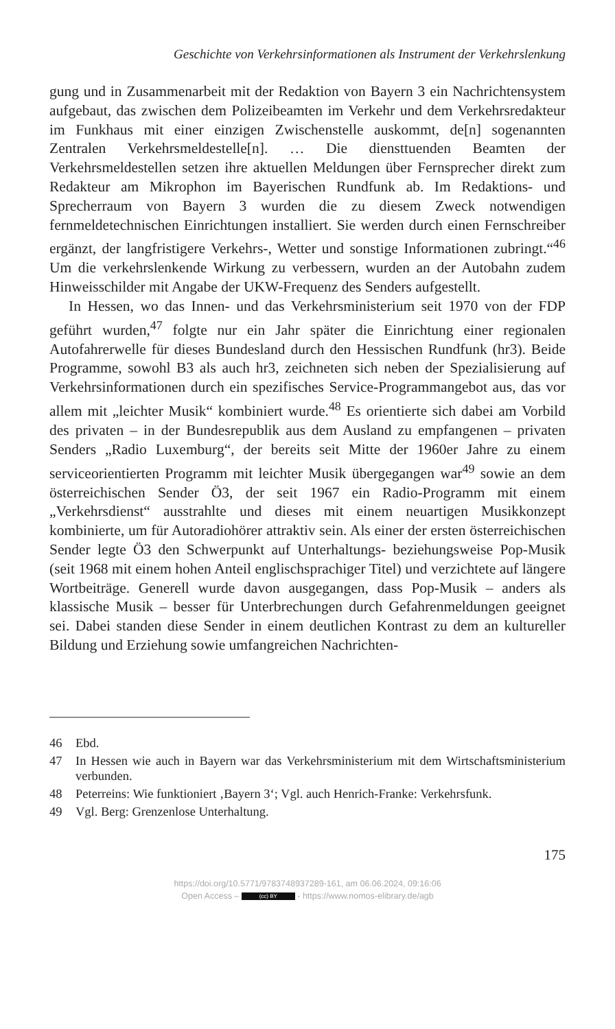Geschichte von Verkehrsinformationen als Instrument der Verkehrslenkung
gung und in Zusammenarbeit mit der Redaktion von Bayern 3 ein Nachrichtensystem aufgebaut, das zwischen dem Polizeibeamten im Verkehr und dem Verkehrsredakteur im Funkhaus mit einer einzigen Zwischenstelle auskommt, de[n] sogenannten Zentralen Verkehrsmeldestelle[n]. … Die diensttuenden Beamten der Verkehrsmeldestellen setzen ihre aktuellen Meldungen über Fernsprecher direkt zum Redakteur am Mikrophon im Bayerischen Rundfunk ab. Im Redaktions- und Sprecherraum von Bayern 3 wurden die zu diesem Zweck notwendigen fernmeldetechnischen Einrichtungen installiert. Sie werden durch einen Fernschreiber ergänzt, der langfristigere Verkehrs-, Wetter und sonstige Informationen zubringt.“<sup>46</sup> Um die verkehrslenkende Wirkung zu verbessern, wurden an der Autobahn zudem Hinweisschilder mit Angabe der UKW-Frequenz des Senders aufgestellt.
In Hessen, wo das Innen- und das Verkehrsministerium seit 1970 von der FDP geführt wurden,<sup>47</sup> folgte nur ein Jahr später die Einrichtung einer regionalen Autofahrerwelle für dieses Bundesland durch den Hessischen Rundfunk (hr3). Beide Programme, sowohl B3 als auch hr3, zeichneten sich neben der Spezialisierung auf Verkehrsinformationen durch ein spezifisches Service-Programmangebot aus, das vor allem mit „leichter Musik“ kombiniert wurde.<sup>48</sup> Es orientierte sich dabei am Vorbild des privaten – in der Bundesrepublik aus dem Ausland zu empfangenen – privaten Senders „Radio Luxemburg“, der bereits seit Mitte der 1960er Jahre zu einem serviceorientierten Programm mit leichter Musik übergegangen war<sup>49</sup> sowie an dem österreichischen Sender Ö3, der seit 1967 ein Radio-Programm mit einem „Verkehrsdienst“ ausstrahlte und dieses mit einem neuartigen Musikkonzept kombinierte, um für Autoradiohörer attraktiv sein. Als einer der ersten österreichischen Sender legte Ö3 den Schwerpunkt auf Unterhaltungs- beziehungsweise Pop-Musik (seit 1968 mit einem hohen Anteil englischsprachiger Titel) und verzichtete auf längere Wortbeiträge. Generell wurde davon ausgegangen, dass Pop-Musik – anders als klassische Musik – besser für Unterbrechungen durch Gefahrenmeldungen geeignet sei. Dabei standen diese Sender in einem deutlichen Kontrast zu dem an kultureller Bildung und Erziehung sowie umfangreichen Nachrichten-
46 Ebd.
47 In Hessen wie auch in Bayern war das Verkehrsministerium mit dem Wirtschaftsministerium verbunden.
48 Peterreins: Wie funktioniert ‚Bayern 3‘; Vgl. auch Henrich-Franke: Verkehrsfunk.
49 Vgl. Berg: Grenzenlose Unterhaltung.
175
https://doi.org/10.5771/9783748937289-161, am 06.06.2024, 09:16:06
Open Access – (cc) BY - https://www.nomos-elibrary.de/agb